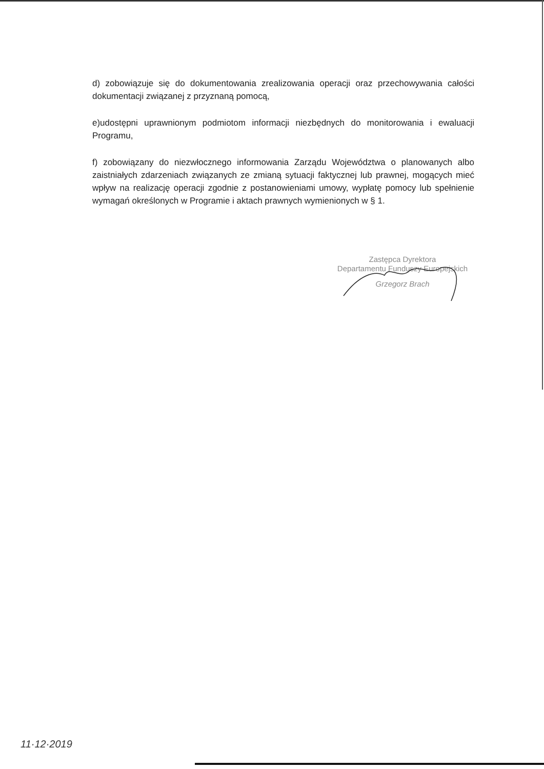d) zobowiązuje się do dokumentowania zrealizowania operacji oraz przechowywania całości dokumentacji związanej z przyznaną pomocą,
e)udostępni uprawnionym podmiotom informacji niezbędnych do monitorowania i ewaluacji Programu,
f) zobowiązany do niezwłocznego informowania Zarządu Województwa o planowanych albo zaistniałych zdarzeniach związanych ze zmianą sytuacji faktycznej lub prawnej, mogących mieć wpływ na realizację operacji zgodnie z postanowieniami umowy, wypłatę pomocy lub spełnienie wymagań określonych w Programie i aktach prawnych wymienionych w § 1.
Zastępca Dyrektora
Departamentu Funduszy Europejskich
Grzegorz Brach
11·12·2019